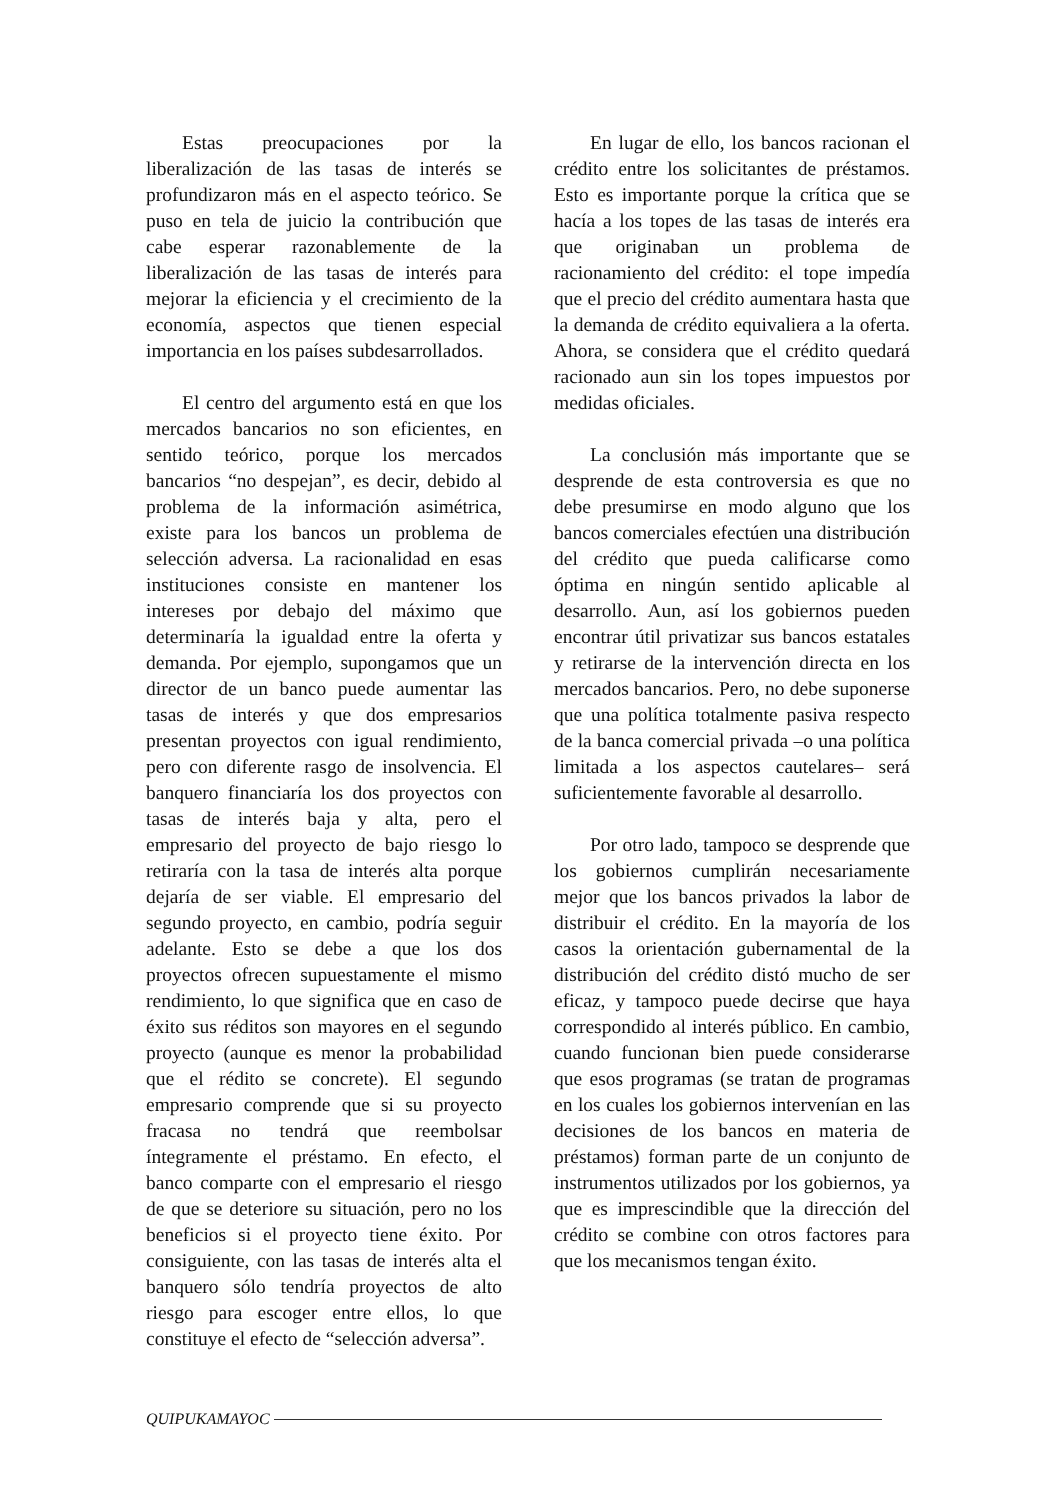Estas preocupaciones por la liberalización de las tasas de interés se profundizaron más en el aspecto teórico. Se puso en tela de juicio la contribución que cabe esperar razonablemente de la liberalización de las tasas de interés para mejorar la eficiencia y el crecimiento de la economía, aspectos que tienen especial importancia en los países subdesarrollados.
El centro del argumento está en que los mercados bancarios no son eficientes, en sentido teórico, porque los mercados bancarios “no despejan”, es decir, debido al problema de la información asimétrica, existe para los bancos un problema de selección adversa. La racionalidad en esas instituciones consiste en mantener los intereses por debajo del máximo que determinaría la igualdad entre la oferta y demanda. Por ejemplo, supongamos que un director de un banco puede aumentar las tasas de interés y que dos empresarios presentan proyectos con igual rendimiento, pero con diferente rasgo de insolvencia. El banquero financiaría los dos proyectos con tasas de interés baja y alta, pero el empresario del proyecto de bajo riesgo lo retiraría con la tasa de interés alta porque dejaría de ser viable. El empresario del segundo proyecto, en cambio, podría seguir adelante. Esto se debe a que los dos proyectos ofrecen supuestamente el mismo rendimiento, lo que significa que en caso de éxito sus réditos son mayores en el segundo proyecto (aunque es menor la probabilidad que el rédito se concrete). El segundo empresario comprende que si su proyecto fracasa no tendrá que reembolsar íntegramente el préstamo. En efecto, el banco comparte con el empresario el riesgo de que se deteriore su situación, pero no los beneficios si el proyecto tiene éxito. Por consiguiente, con las tasas de interés alta el banquero sólo tendría proyectos de alto riesgo para escoger entre ellos, lo que constituye el efecto de “selección adversa”.
En lugar de ello, los bancos racionan el crédito entre los solicitantes de préstamos. Esto es importante porque la crítica que se hacía a los topes de las tasas de interés era que originaban un problema de racionamiento del crédito: el tope impedía que el precio del crédito aumentara hasta que la demanda de crédito equivaliera a la oferta. Ahora, se considera que el crédito quedará racionado aun sin los topes impuestos por medidas oficiales.
La conclusión más importante que se desprende de esta controversia es que no debe presumirse en modo alguno que los bancos comerciales efectúen una distribución del crédito que pueda calificarse como óptima en ningún sentido aplicable al desarrollo. Aun, así los gobiernos pueden encontrar útil privatizar sus bancos estatales y retirarse de la intervención directa en los mercados bancarios. Pero, no debe suponerse que una política totalmente pasiva respecto de la banca comercial privada –o una política limitada a los aspectos cautelares– será suficientemente favorable al desarrollo.
Por otro lado, tampoco se desprende que los gobiernos cumplirán necesariamente mejor que los bancos privados la labor de distribuir el crédito. En la mayoría de los casos la orientación gubernamental de la distribución del crédito distó mucho de ser eficaz, y tampoco puede decirse que haya correspondido al interés público. En cambio, cuando funcionan bien puede considerarse que esos programas (se tratan de programas en los cuales los gobiernos intervenían en las decisiones de los bancos en materia de préstamos) forman parte de un conjunto de instrumentos utilizados por los gobiernos, ya que es imprescindible que la dirección del crédito se combine con otros factores para que los mecanismos tengan éxito.
QUIPUKAMAYOC